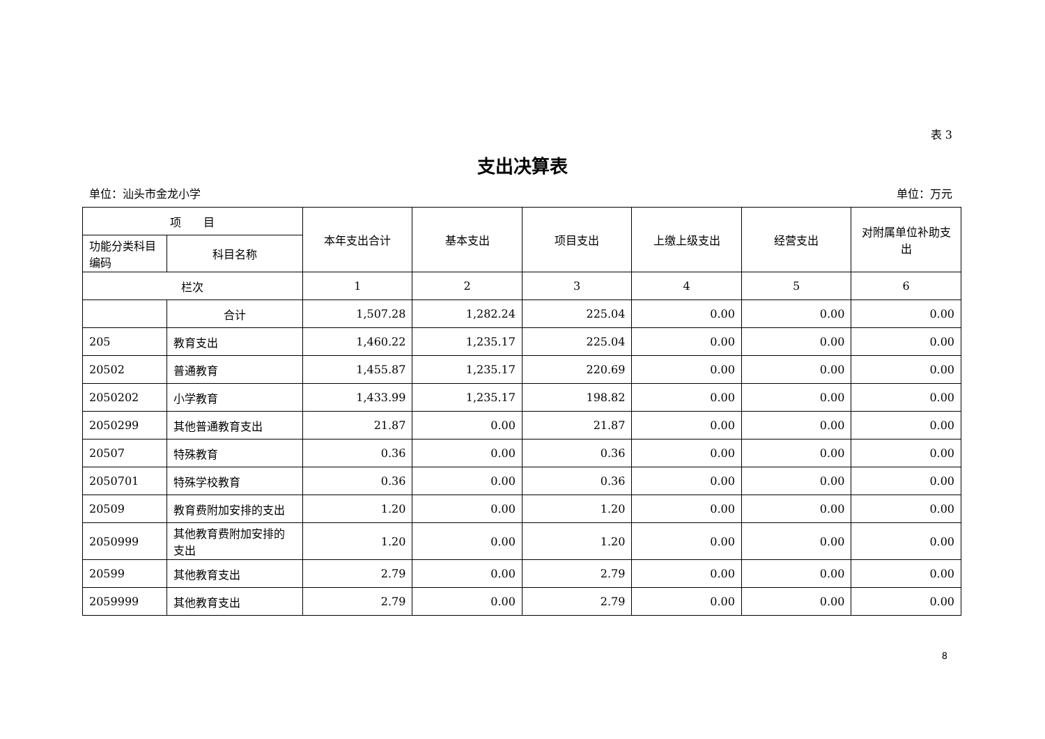表 3
支出决算表
单位：汕头市金龙小学 单位：万元
| 项 目 | | 本年支出合计 | 基本支出 | 项目支出 | 上缴上级支出 | 经营支出 | 对附属单位补助支出 |
| --- | --- | --- | --- | --- | --- | --- | --- |
| 功能分类科目编码 | 科目名称 | | | | | | |
| 栏次 | | 1 | 2 | 3 | 4 | 5 | 6 |
| | 合计 | 1,507.28 | 1,282.24 | 225.04 | 0.00 | 0.00 | 0.00 |
| 205 | 教育支出 | 1,460.22 | 1,235.17 | 225.04 | 0.00 | 0.00 | 0.00 |
| 20502 | 普通教育 | 1,455.87 | 1,235.17 | 220.69 | 0.00 | 0.00 | 0.00 |
| 2050202 | 小学教育 | 1,433.99 | 1,235.17 | 198.82 | 0.00 | 0.00 | 0.00 |
| 2050299 | 其他普通教育支出 | 21.87 | 0.00 | 21.87 | 0.00 | 0.00 | 0.00 |
| 20507 | 特殊教育 | 0.36 | 0.00 | 0.36 | 0.00 | 0.00 | 0.00 |
| 2050701 | 特殊学校教育 | 0.36 | 0.00 | 0.36 | 0.00 | 0.00 | 0.00 |
| 20509 | 教育费附加安排的支出 | 1.20 | 0.00 | 1.20 | 0.00 | 0.00 | 0.00 |
| 2050999 | 其他教育费附加安排的支出 | 1.20 | 0.00 | 1.20 | 0.00 | 0.00 | 0.00 |
| 20599 | 其他教育支出 | 2.79 | 0.00 | 2.79 | 0.00 | 0.00 | 0.00 |
| 2059999 | 其他教育支出 | 2.79 | 0.00 | 2.79 | 0.00 | 0.00 | 0.00 |
8